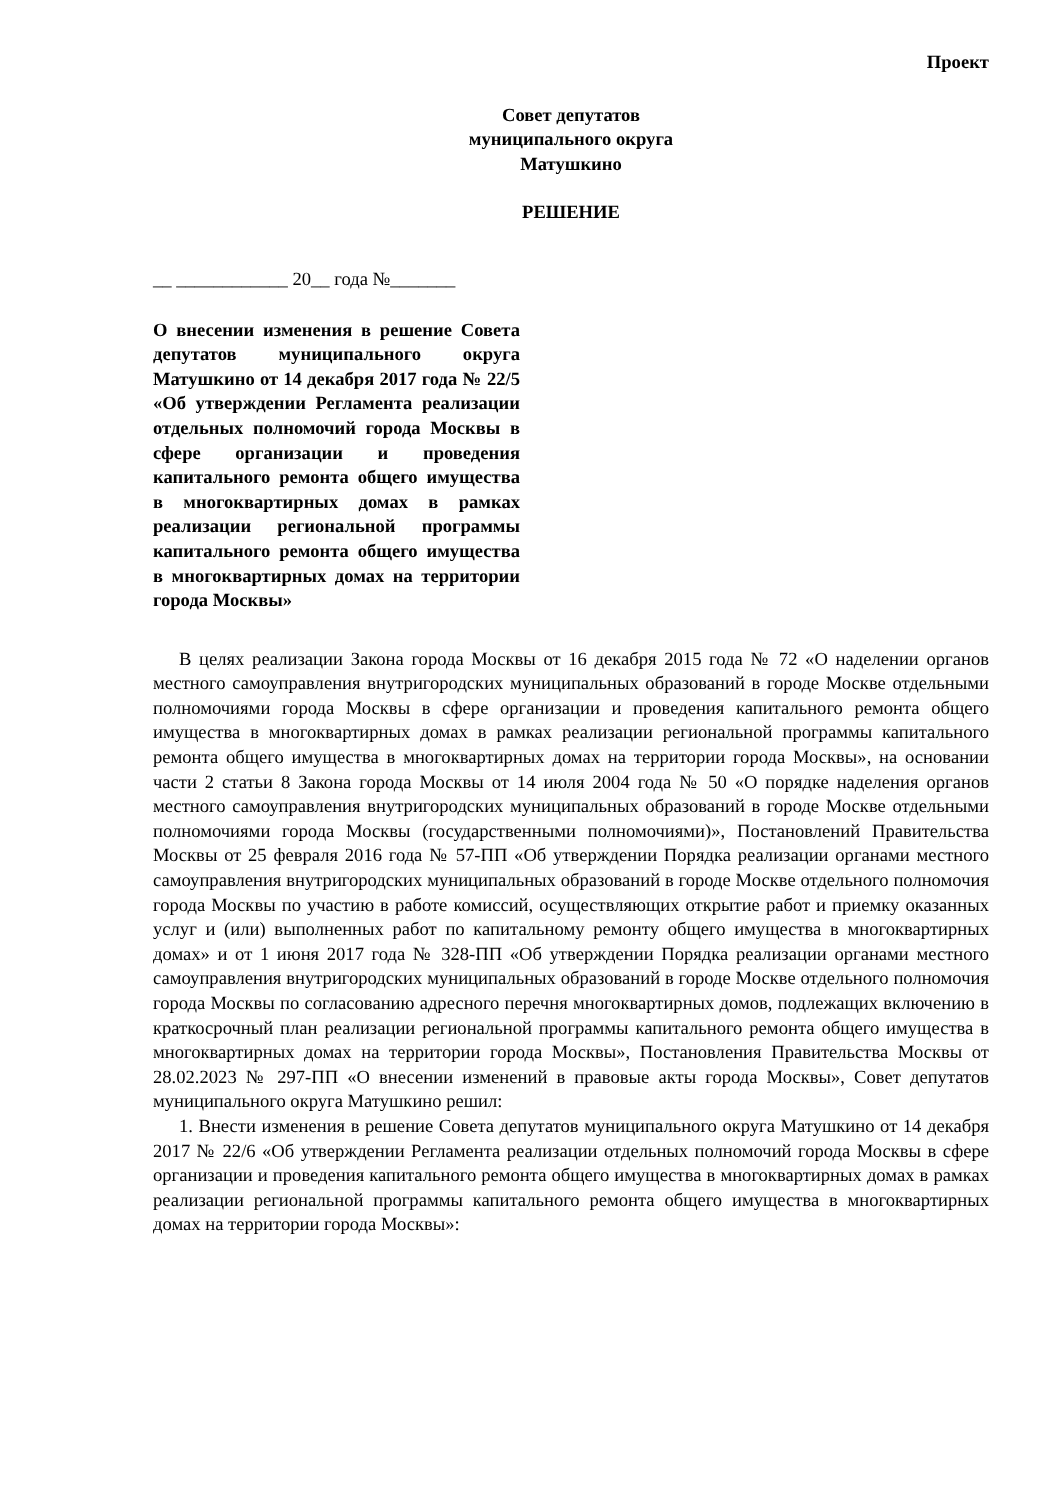Проект
Совет депутатов
муниципального округа
Матушкино
РЕШЕНИЕ
__ ____________ 20__ года №_______
О внесении изменения в решение Совета депутатов муниципального округа Матушкино от 14 декабря 2017 года № 22/5 «Об утверждении Регламента реализации отдельных полномочий города Москвы в сфере организации и проведения капитального ремонта общего имущества в многоквартирных домах в рамках реализации региональной программы капитального ремонта общего имущества в многоквартирных домах на территории города Москвы»
В целях реализации Закона города Москвы от 16 декабря 2015 года № 72 «О наделении органов местного самоуправления внутригородских муниципальных образований в городе Москве отдельными полномочиями города Москвы в сфере организации и проведения капитального ремонта общего имущества в многоквартирных домах в рамках реализации региональной программы капитального ремонта общего имущества в многоквартирных домах на территории города Москвы», на основании части 2 статьи 8 Закона города Москвы от 14 июля 2004 года № 50 «О порядке наделения органов местного самоуправления внутригородских муниципальных образований в городе Москве отдельными полномочиями города Москвы (государственными полномочиями)», Постановлений Правительства Москвы от 25 февраля 2016 года № 57-ПП «Об утверждении Порядка реализации органами местного самоуправления внутригородских муниципальных образований в городе Москве отдельного полномочия города Москвы по участию в работе комиссий, осуществляющих открытие работ и приемку оказанных услуг и (или) выполненных работ по капитальному ремонту общего имущества в многоквартирных домах» и от 1 июня 2017 года № 328-ПП «Об утверждении Порядка реализации органами местного самоуправления внутригородских муниципальных образований в городе Москве отдельного полномочия города Москвы по согласованию адресного перечня многоквартирных домов, подлежащих включению в краткосрочный план реализации региональной программы капитального ремонта общего имущества в многоквартирных домах на территории города Москвы», Постановления Правительства Москвы от 28.02.2023 № 297-ПП «О внесении изменений в правовые акты города Москвы», Совет депутатов муниципального округа Матушкино решил:
1. Внести изменения в решение Совета депутатов муниципального округа Матушкино от 14 декабря 2017 № 22/6 «Об утверждении Регламента реализации отдельных полномочий города Москвы в сфере организации и проведения капитального ремонта общего имущества в многоквартирных домах в рамках реализации региональной программы капитального ремонта общего имущества в многоквартирных домах на территории города Москвы»: